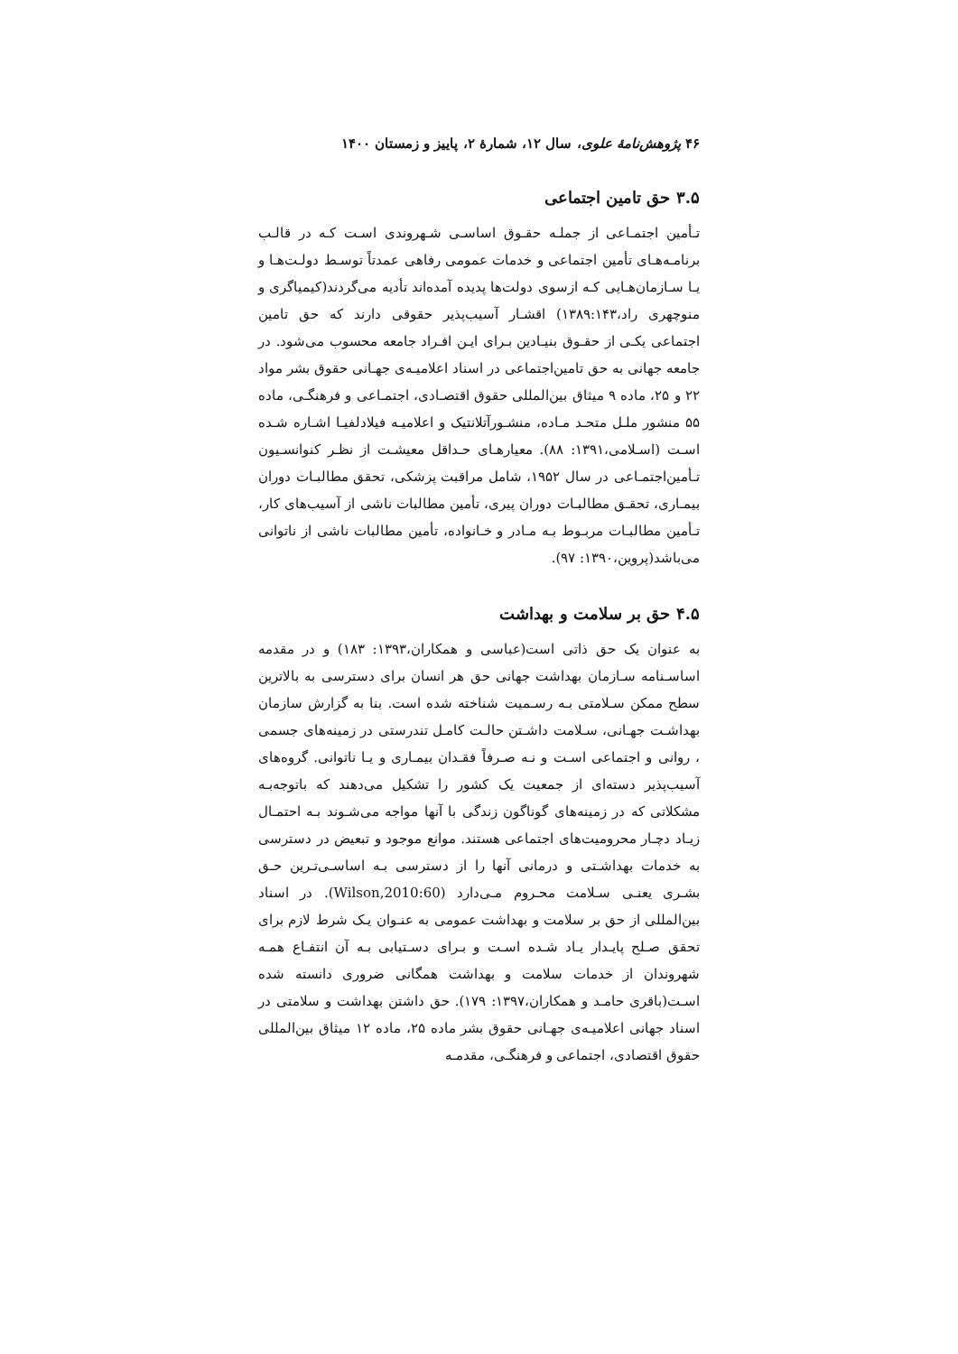۴۶ پژوهش‌نامهٔ علوی، سال ۱۲، شمارهٔ ۲، پاییز و زمستان ۱۴۰۰
۳.۵ حق تامین اجتماعی
تـأمین اجتمـاعی از جملـه حقـوق اساسـی شـهروندی اسـت کـه در قالـب برنامـه‌هـای تأمین اجتماعی و خدمات عمومی رفاهی عمدتاً توسـط دولـت‌هـا و یـا سـازمان‌هـایی کـه ازسوی دولت‌ها پدیده آمده‌اند تأدیه می‌گردند(کیمیاگری و منوچهری راد،۱۳۸۹:۱۴۳) اقشـار آسیب‌پذیر حقوقی دارند که حق تامین اجتماعی یکـی از حقـوق بنیـادین بـرای ایـن افـراد جامعه محسوب می‌شود. در جامعه جهانی به حق تامین‌اجتماعی در اسناد اعلامیـه‌ی جهـانی حقوق بشر مواد ۲۲ و ۲۵، ماده ۹ میثاق بین‌المللی حقوق اقتصـادی، اجتمـاعی و فرهنگـی، ماده ۵۵ منشور ملـل متحـد مـاده، منشـورآتلانتیک و اعلامیـه فیلادلفیـا اشـاره شـده اسـت (اسـلامی،۱۳۹۱: ۸۸). معیارهـای حـداقل معیشـت از نظـر کنوانسـیون تـأمین‌اجتمـاعی در سال ۱۹۵۲، شامل مراقبت پزشکی، تحقق مطالبـات دوران بیمـاری، تحقـق مطالبـات دوران پیری، تأمین مطالبات ناشی از آسیب‌های کار، تـأمین مطالبـات مربـوط بـه مـادر و خـانواده، تأمین مطالبات ناشی از ناتوانی می‌باشد(پروین،۱۳۹۰: ۹۷).
۴.۵ حق بر سلامت و بهداشت
به عنوان یک حق ذاتی است(عباسی و همکاران،۱۳۹۳: ۱۸۳) و در مقدمه اساسـنامه سـازمان بهداشت جهانی حق هر انسان برای دسترسی به بالاترین سطح ممکن سـلامتی بـه رسـمیت شناخته شده است. بنا به گزارش سازمان بهداشـت جهـانی، سـلامت داشـتن حالـت کامـل تندرستی در زمینه‌های جسمی ، روانی و اجتماعی اسـت و نـه صـرفاً فقـدان بیمـاری و یـا ناتوانی. گروه‌های آسیب‌پذیر دسته‌ای از جمعیت یک کشور را تشکیل می‌دهند که باتوجه‌بـه مشکلاتی که در زمینه‌های گوناگون زندگی با آنها مواجه می‌شـوند بـه احتمـال زیـاد دچـار محرومیت‌های اجتماعی هستند. موانع موجود و تبعیض در دسترسی به خدمات بهداشـتی و درمانی آنها را از دسترسی بـه اساسـی‌تـرین حـق بشـری یعنـی سـلامت محـروم مـی‌دارد (Wilson,2010:60). در اسناد بین‌المللی از حق بر سلامت و بهداشت عمومی به عنـوان یـک شرط لازم برای تحقق صـلح پایـدار یـاد شـده اسـت و بـرای دسـتیابی بـه آن انتفـاع همـه شهروندان از خدمات سلامت و بهداشت همگانی ضروری دانسته شده اسـت(باقری حامـد و همکاران،۱۳۹۷: ۱۷۹). حق داشتن بهداشت و سلامتی در اسناد جهانی اعلامیـه‌ی جهـانی حقوق بشر ماده ۲۵، ماده ۱۲ میثاق بین‌المللی حقوق اقتصادی، اجتماعی و فرهنگـی، مقدمـه